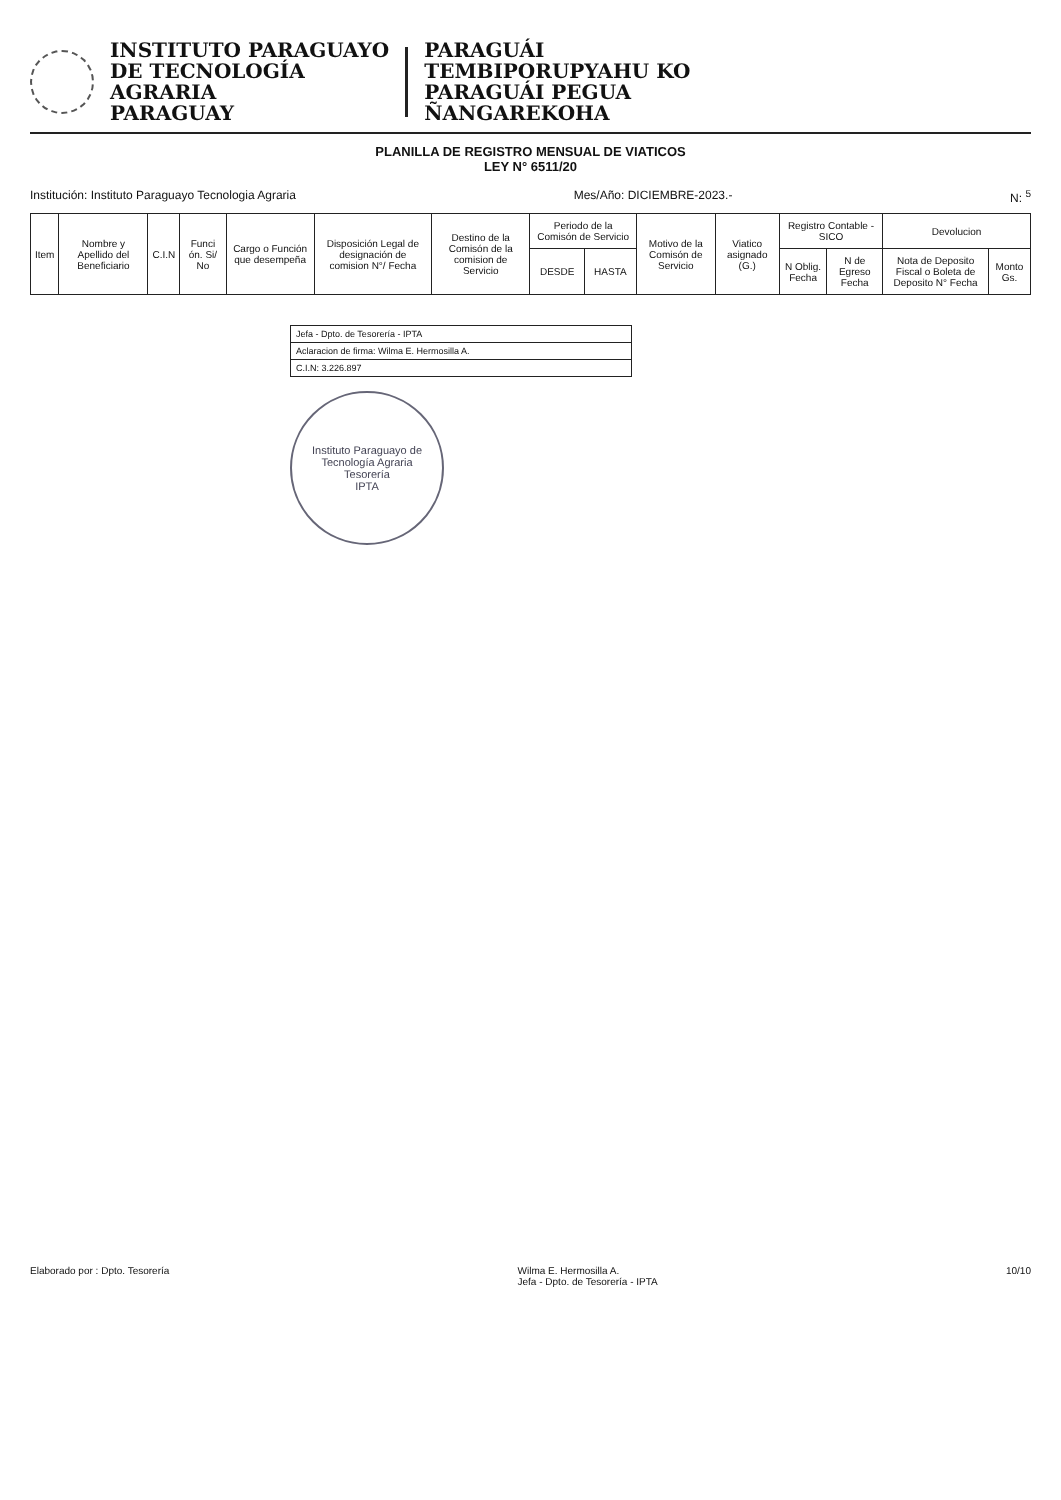INSTITUTO PARAGUAYO
DE TECNOLOGÍA
AGRARIA
PARAGUAY
PARAGUÁI
TEMBIPORUPYAHU KO
PARAGUÁI PEGUA
ÑANGAREKOHA
PLANILLA DE REGISTRO MENSUAL DE VIATICOS
LEY N° 6511/20
Institución: Instituto Paraguayo Tecnologia Agraria Mes/Año: DICIEMBRE-2023.- N: <sup>5</sup>
| Item | Nombre y Apellido del Beneficiario | C.I.N | Funci ón. Si/ No | Cargo o Función que desempeña | Disposición Legal de designación de comision N°/ Fecha | Destino de la Comisón de la comision de Servicio | Periodo de la Comisón de Servicio | | Motivo de la Comisón de Servicio | Viatico asignado (G.) | Registro Contable - SICO | | Devolucion | |
| --- | --- | --- | --- | --- | --- | --- | --- | --- | --- | --- | --- | --- | --- | --- |
| | | | | | | | DESDE | HASTA | | | N Oblig. Fecha | N de Egreso Fecha | Nota de Deposito Fiscal o Boleta de Deposito N° Fecha | Monto Gs. |
Jefa - Dpto. de Tesorería - IPTA
Aclaracion de firma: Wilma E. Hermosilla A.
C.I.N: 3.226.897
Instituto Paraguayo de Tecnología Agraria
Tesorería
IPTA
Elaborado por : Dpto. Tesorería Wilma E. Hermosilla A.
Jefa - Dpto. de Tesorería - IPTA 10/10